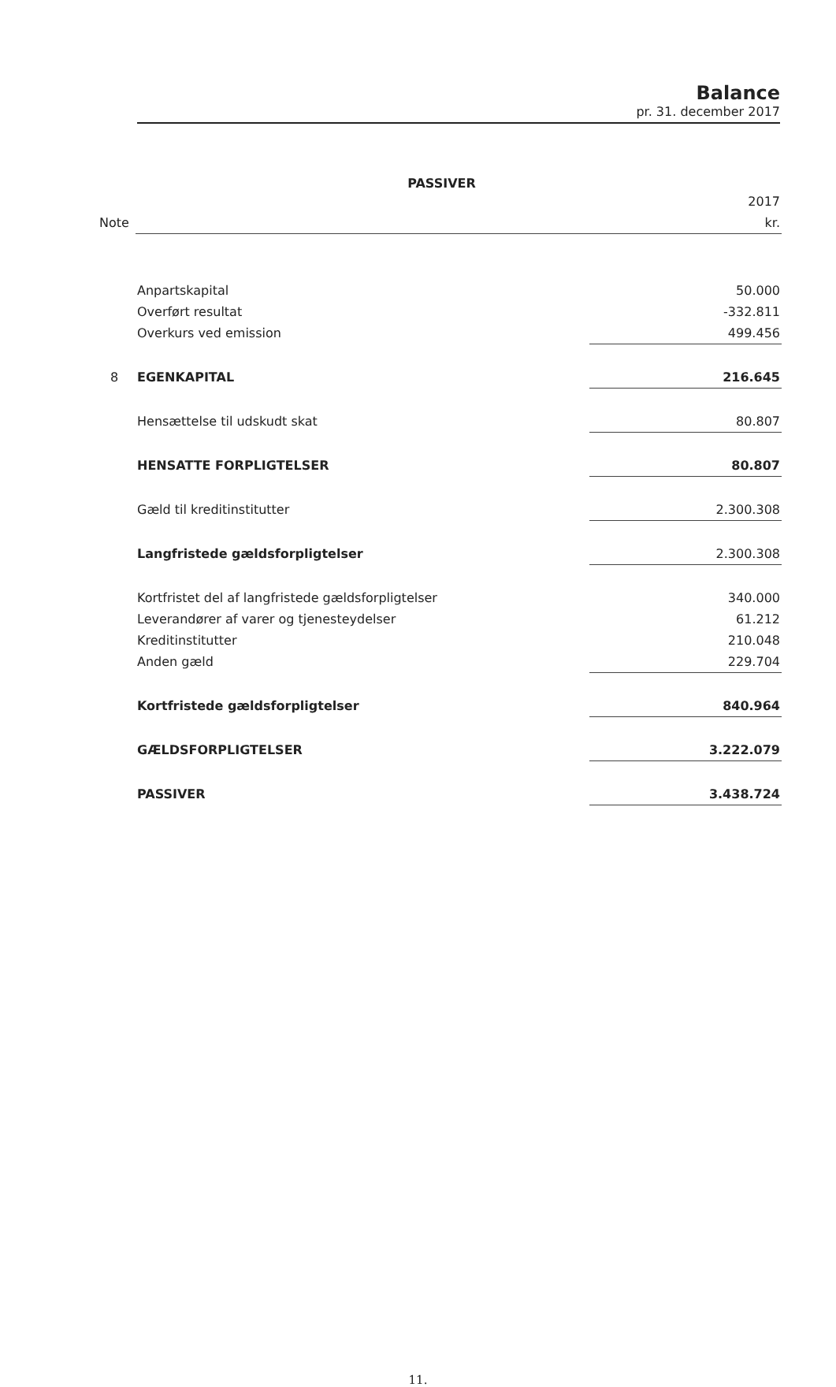Balance
pr. 31. december 2017
PASSIVER
| | | 2017 |
| --- | --- | --- |
| Note | | kr. |
| | Anpartskapital | 50.000 |
| | Overført resultat | -332.811 |
| | Overkurs ved emission | 499.456 |
| 8 | EGENKAPITAL | 216.645 |
| | Hensættelse til udskudt skat | 80.807 |
| | HENSATTE FORPLIGTELSER | 80.807 |
| | Gæld til kreditinstitutter | 2.300.308 |
| | Langfristede gældsforpligtelser | 2.300.308 |
| | Kortfristet del af langfristede gældsforpligtelser | 340.000 |
| | Leverandører af varer og tjenesteydelser | 61.212 |
| | Kreditinstitutter | 210.048 |
| | Anden gæld | 229.704 |
| | Kortfristede gældsforpligtelser | 840.964 |
| | GÆLDSFORPLIGTELSER | 3.222.079 |
| | PASSIVER | 3.438.724 |
11.